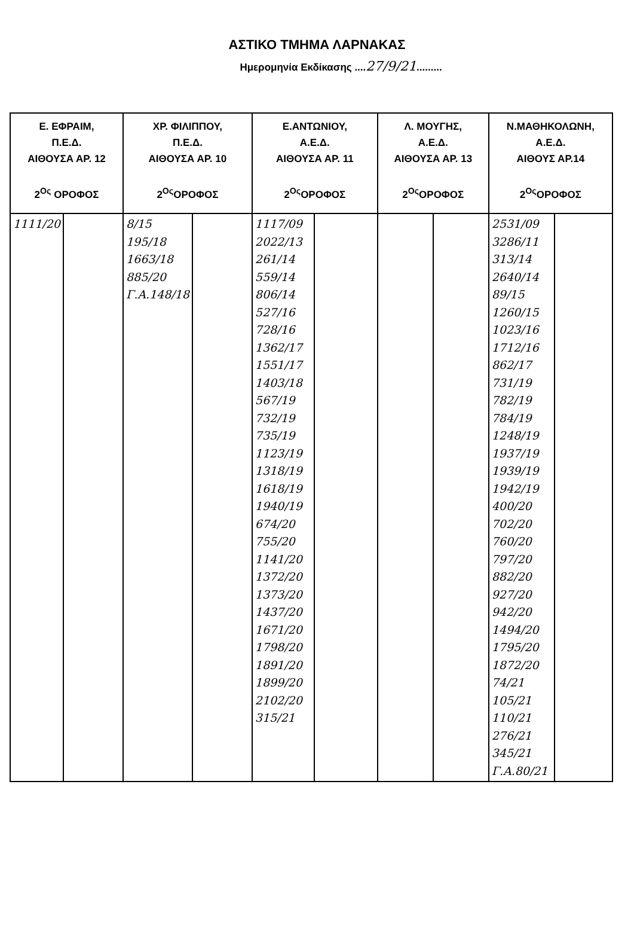ΑΣΤΙΚΟ ΤΜΗΜΑ ΛΑΡΝΑΚΑΣ
Ημερομηνία Εκδίκασης ....27/9/21.........
| Ε. ΕΦΡΑΙΜ, Π.Ε.Δ. ΑΙΘΟΥΣΑ ΑΡ. 12 2<sup>Ος</sup> ΟΡΟΦΟΣ | | ΧΡ. ΦΙΛΙΠΠΟΥ, Π.Ε.Δ. ΑΙΘΟΥΣΑ ΑΡ. 10 2<sup>Ος</sup>ΟΡΟΦΟΣ | | Ε.ΑΝΤΩΝΙΟΥ, Α.Ε.Δ. ΑΙΘΟΥΣΑ ΑΡ. 11 2<sup>Ος</sup>ΟΡΟΦΟΣ | | Λ. ΜΟΥΓΗΣ, Α.Ε.Δ. ΑΙΘΟΥΣΑ ΑΡ. 13 2<sup>Ος</sup>ΟΡΟΦΟΣ | | Ν.ΜΑΘΗΚΟΛΩΝΗ, Α.Ε.Δ. ΑΙΘΟΥΣ ΑΡ.14 2<sup>Ος</sup>ΟΡΟΦΟΣ | |
| --- | --- | --- | --- | --- | --- | --- | --- | --- | --- |
| 1111/20 | | 8/15 195/18 1663/18 885/20 Γ.Α.148/18 | | 1117/09 2022/13 261/14 559/14 806/14 527/16 728/16 1362/17 1551/17 1403/18 567/19 732/19 735/19 1123/19 1318/19 1618/19 1940/19 674/20 755/20 1141/20 1372/20 1373/20 1437/20 1671/20 1798/20 1891/20 1899/20 2102/20 315/21 | | | | 2531/09 3286/11 313/14 2640/14 89/15 1260/15 1023/16 1712/16 862/17 731/19 782/19 784/19 1248/19 1937/19 1939/19 1942/19 400/20 702/20 760/20 797/20 882/20 927/20 942/20 1494/20 1795/20 1872/20 74/21 105/21 110/21 276/21 345/21 Γ.Α.80/21 | |